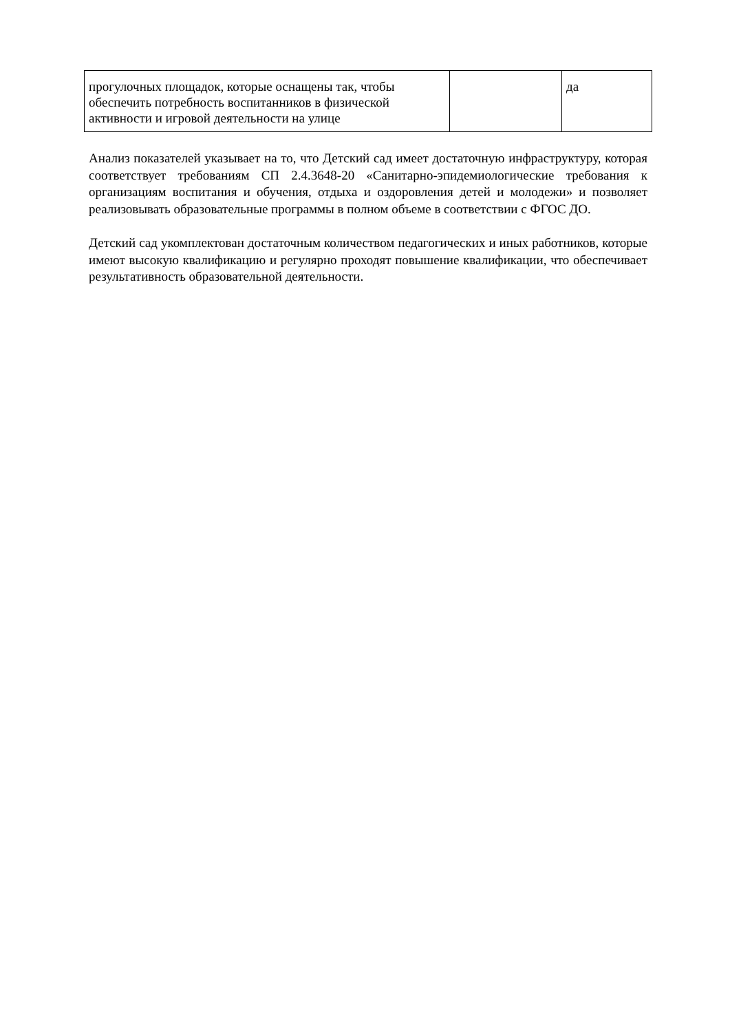| прогулочных площадок, которые оснащены так, чтобы обеспечить потребность воспитанников в физической активности и игровой деятельности на улице | | да |
Анализ показателей указывает на то, что Детский сад имеет достаточную инфраструктуру, которая соответствует требованиям СП 2.4.3648-20 «Санитарно-эпидемиологические требования к организациям воспитания и обучения, отдыха и оздоровления детей и молодежи» и позволяет реализовывать образовательные программы в полном объеме в соответствии с ФГОС ДО.
Детский сад укомплектован достаточным количеством педагогических и иных работников, которые имеют высокую квалификацию и регулярно проходят повышение квалификации, что обеспечивает результативность образовательной деятельности.